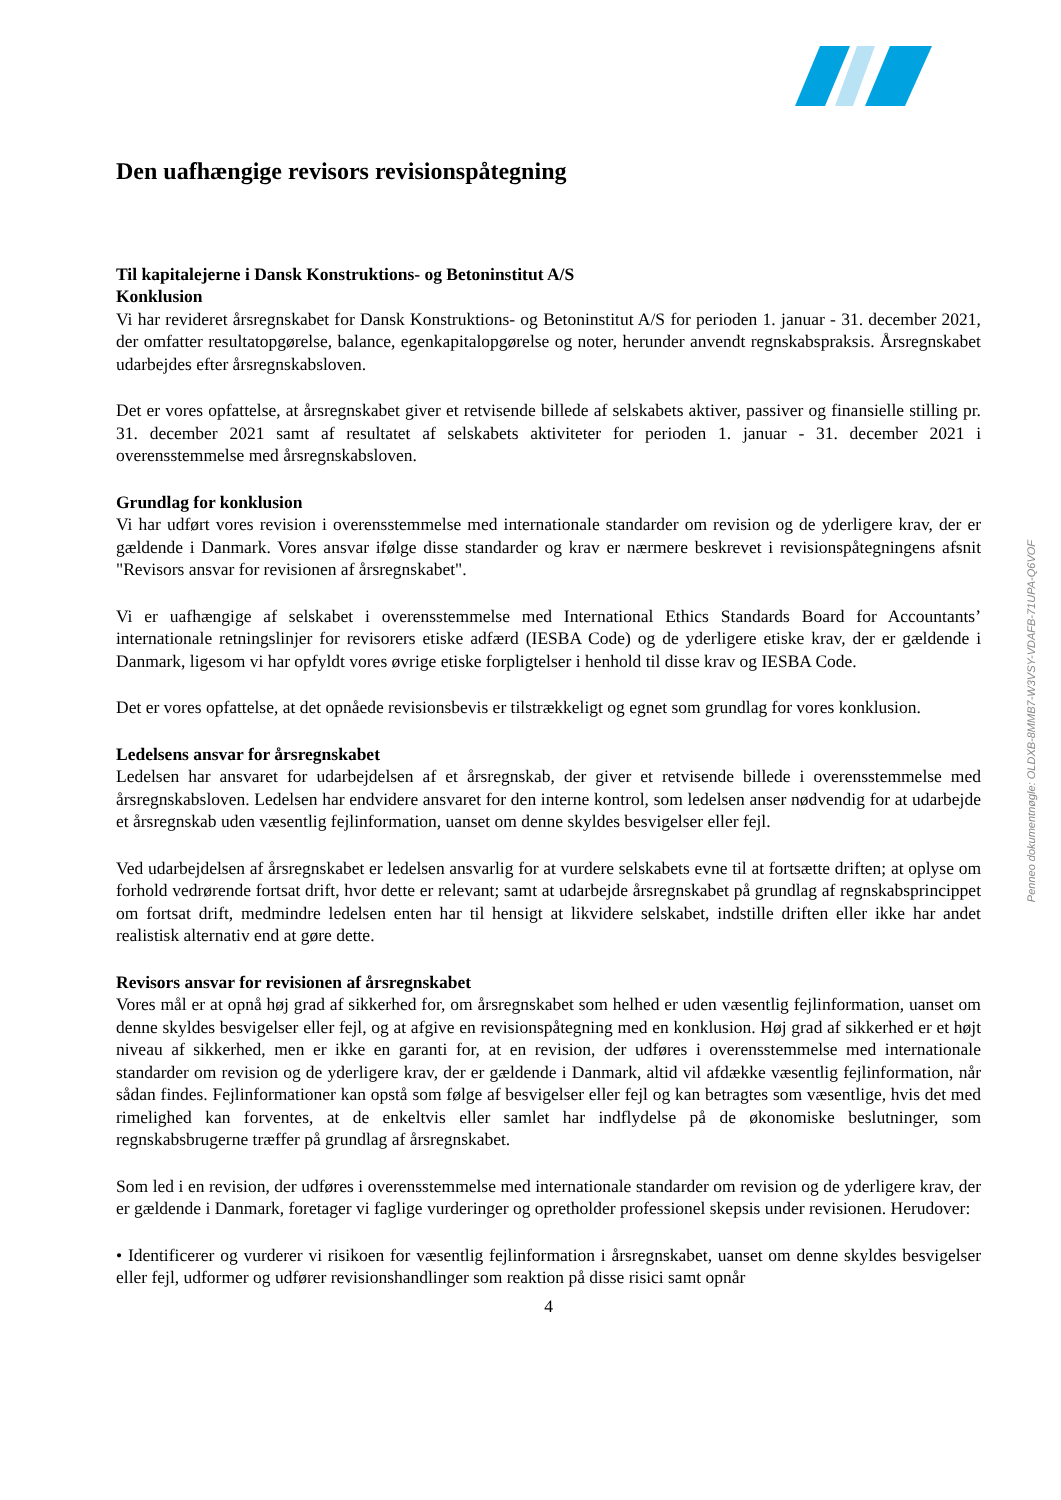Den uafhængige revisors revisionspåtegning
Til kapitalejerne i Dansk Konstruktions- og Betoninstitut A/S
Konklusion
Vi har revideret årsregnskabet for Dansk Konstruktions- og Betoninstitut A/S for perioden 1. januar - 31. december 2021, der omfatter resultatopgørelse, balance, egenkapitalopgørelse og noter, herunder anvendt regnskabspraksis. Årsregnskabet udarbejdes efter årsregnskabsloven.
Det er vores opfattelse, at årsregnskabet giver et retvisende billede af selskabets aktiver, passiver og finansielle stilling pr. 31. december 2021 samt af resultatet af selskabets aktiviteter for perioden 1. januar - 31. december 2021 i overensstemmelse med årsregnskabsloven.
Grundlag for konklusion
Vi har udført vores revision i overensstemmelse med internationale standarder om revision og de yderligere krav, der er gældende i Danmark. Vores ansvar ifølge disse standarder og krav er nærmere beskrevet i revisionspåtegningens afsnit "Revisors ansvar for revisionen af årsregnskabet".
Vi er uafhængige af selskabet i overensstemmelse med International Ethics Standards Board for Accountants’ internationale retningslinjer for revisorers etiske adfærd (IESBA Code) og de yderligere etiske krav, der er gældende i Danmark, ligesom vi har opfyldt vores øvrige etiske forpligtelser i henhold til disse krav og IESBA Code.
Det er vores opfattelse, at det opnåede revisionsbevis er tilstrækkeligt og egnet som grundlag for vores konklusion.
Ledelsens ansvar for årsregnskabet
Ledelsen har ansvaret for udarbejdelsen af et årsregnskab, der giver et retvisende billede i overensstemmelse med årsregnskabsloven. Ledelsen har endvidere ansvaret for den interne kontrol, som ledelsen anser nødvendig for at udarbejde et årsregnskab uden væsentlig fejlinformation, uanset om denne skyldes besvigelser eller fejl.
Ved udarbejdelsen af årsregnskabet er ledelsen ansvarlig for at vurdere selskabets evne til at fortsætte driften; at oplyse om forhold vedrørende fortsat drift, hvor dette er relevant; samt at udarbejde årsregnskabet på grundlag af regnskabsprincippet om fortsat drift, medmindre ledelsen enten har til hensigt at likvidere selskabet, indstille driften eller ikke har andet realistisk alternativ end at gøre dette.
Revisors ansvar for revisionen af årsregnskabet
Vores mål er at opnå høj grad af sikkerhed for, om årsregnskabet som helhed er uden væsentlig fejlinformation, uanset om denne skyldes besvigelser eller fejl, og at afgive en revisionspåtegning med en konklusion. Høj grad af sikkerhed er et højt niveau af sikkerhed, men er ikke en garanti for, at en revision, der udføres i overensstemmelse med internationale standarder om revision og de yderligere krav, der er gældende i Danmark, altid vil afdække væsentlig fejlinformation, når sådan findes. Fejlinformationer kan opstå som følge af besvigelser eller fejl og kan betragtes som væsentlige, hvis det med rimelighed kan forventes, at de enkeltvis eller samlet har indflydelse på de økonomiske beslutninger, som regnskabsbrugerne træffer på grundlag af årsregnskabet.
Som led i en revision, der udføres i overensstemmelse med internationale standarder om revision og de yderligere krav, der er gældende i Danmark, foretager vi faglige vurderinger og opretholder professionel skepsis under revisionen. Herudover:
• Identificerer og vurderer vi risikoen for væsentlig fejlinformation i årsregnskabet, uanset om denne skyldes besvigelser eller fejl, udformer og udfører revisionshandlinger som reaktion på disse risici samt opnår
4
Penneo dokumentnøgle: OLDXB-8MMB7-W3VSY-VDAFB-71UPA-Q6VOF